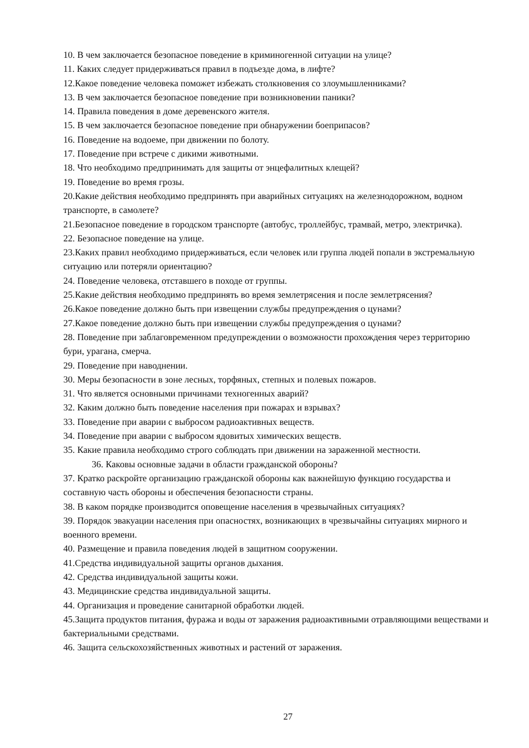10. В чем заключается безопасное поведение в криминогенной ситуации на улице?
11. Каких следует придерживаться правил в подъезде дома, в лифте?
12.Какое поведение человека поможет избежать столкновения со злоумышленниками?
13. В чем заключается безопасное поведение при возникновении паники?
14. Правила поведения в доме деревенского жителя.
15. В чем заключается безопасное поведение при обнаружении боеприпасов?
16. Поведение на водоеме, при движении по болоту.
17. Поведение при встрече с дикими животными.
18. Что необходимо предпринимать для защиты от энцефалитных клещей?
19. Поведение во время грозы.
20.Какие действия необходимо предпринять при аварийных ситуациях на железнодорожном, водном транспорте, в самолете?
21.Безопасное поведение в городском транспорте (автобус, троллейбус, трамвай, метро, электричка).
22. Безопасное поведение на улице.
23.Каких правил необходимо придерживаться, если человек или группа людей попали в экстремальную ситуацию или потеряли ориентацию?
24. Поведение человека, отставшего в походе от группы.
25.Какие действия необходимо предпринять во время землетрясения и после землетрясения?
26.Какое поведение должно быть при извещении службы предупреждения о цунами?
27.Какое поведение должно быть при извещении службы предупреждения о цунами?
28. Поведение при заблаговременном предупреждении о возможности прохождения через территорию бури, урагана, смерча.
29. Поведение при наводнении.
30. Меры безопасности в зоне лесных, торфяных, степных и полевых пожаров.
31. Что является основными причинами техногенных аварий?
32. Каким должно быть поведение населения при пожарах и взрывах?
33. Поведение при аварии с выбросом радиоактивных веществ.
34. Поведение при аварии с выбросом ядовитых химических веществ.
35. Какие правила необходимо строго соблюдать при движении на зараженной местности.
36. Каковы основные задачи в области гражданской обороны?
37. Кратко раскройте организацию гражданской обороны как важнейшую функцию государства и составную часть обороны и обеспечения безопасности страны.
38. В каком порядке производится оповещение населения в чрезвычайных ситуациях?
39. Порядок эвакуации населения при опасностях, возникающих в чрезвычайны ситуациях мирного и военного времени.
40. Размещение и правила поведения людей в защитном сооружении.
41.Средства индивидуальной защиты органов дыхания.
42. Средства индивидуальной защиты кожи.
43. Медицинские средства индивидуальной защиты.
44. Организация и проведение санитарной обработки людей.
45.Защита продуктов питания, фуража и воды от заражения радиоактивными отравляющими веществами и бактериальными средствами.
46. Защита сельскохозяйственных животных и растений от заражения.
27